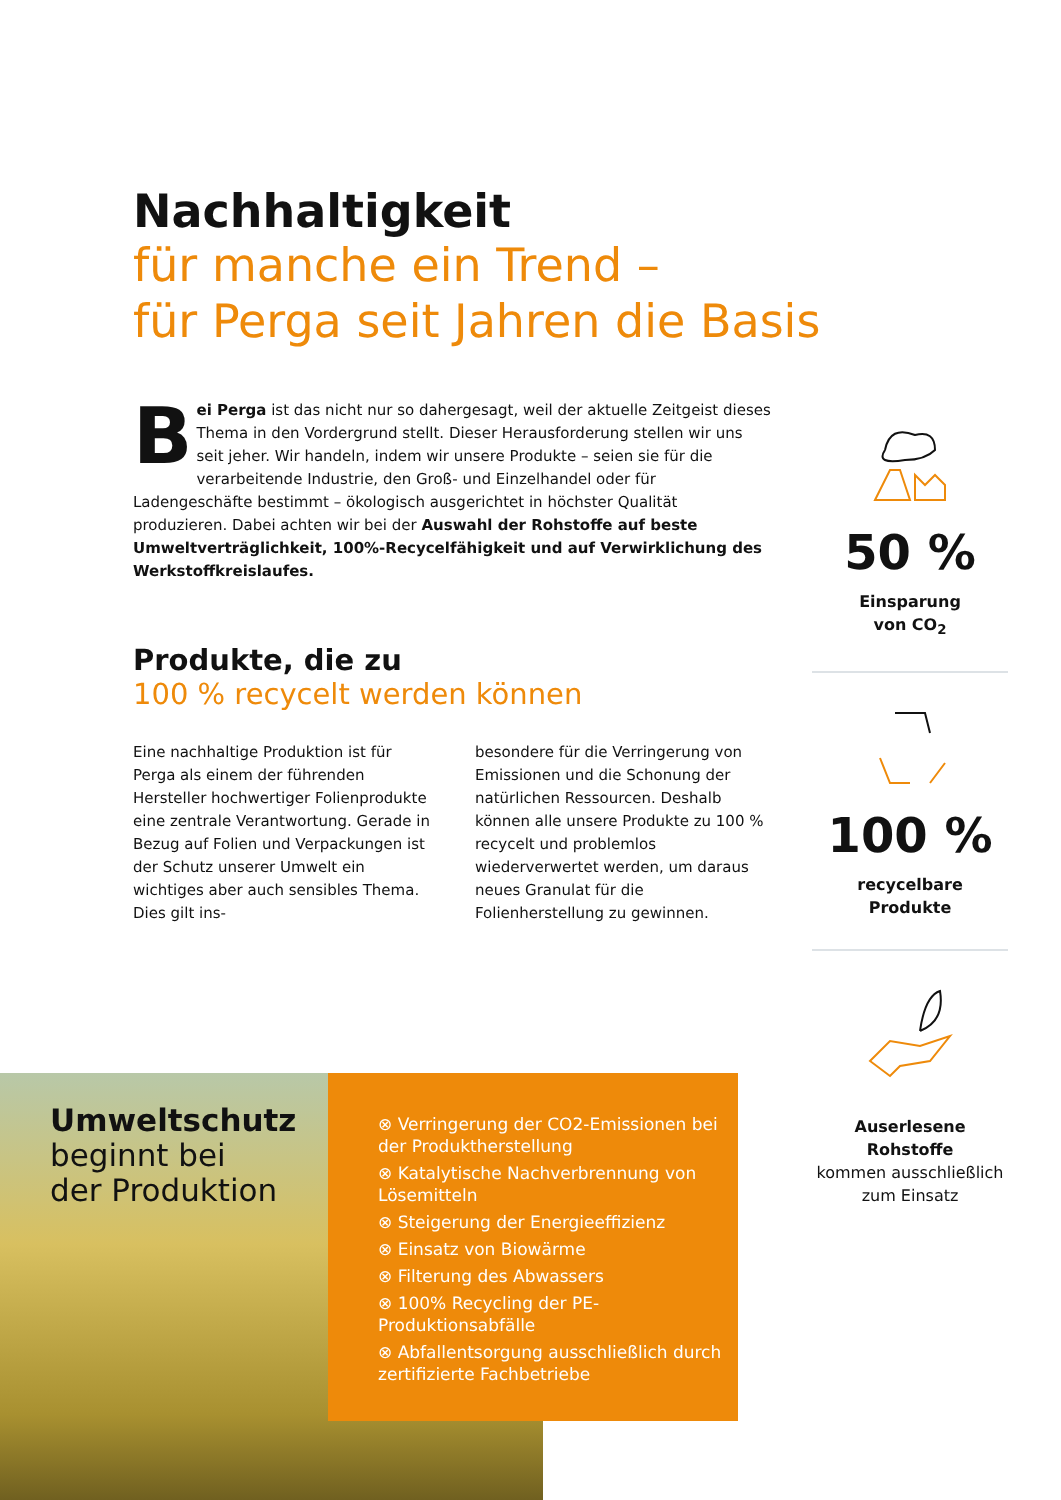Nachhaltigkeit
für manche ein Trend –
für Perga seit Jahren die Basis
Bei Perga ist das nicht nur so dahergesagt, weil der aktuelle Zeitgeist dieses Thema in den Vordergrund stellt. Dieser Herausforderung stellen wir uns seit jeher. Wir handeln, indem wir unsere Produkte – seien sie für die verarbeitende Industrie, den Groß- und Einzelhandel oder für Ladengeschäfte bestimmt – ökologisch ausgerichtet in höchster Qualität produzieren. Dabei achten wir bei der Auswahl der Rohstoffe auf beste Umweltverträglichkeit, 100%-Recycelfähigkeit und auf Verwirklichung des Werkstoffkreislaufes.
Produkte, die zu
100 % recycelt werden können
Eine nachhaltige Produktion ist für Perga als einem der führenden Hersteller hochwertiger Folienprodukte eine zentrale Verantwortung. Gerade in Bezug auf Folien und Verpackungen ist der Schutz unserer Umwelt ein wichtiges aber auch sensibles Thema. Dies gilt ins-
besondere für die Verringerung von Emissionen und die Schonung der natürlichen Ressourcen. Deshalb können alle unsere Produkte zu 100 % recycelt und problemlos wiederverwertet werden, um daraus neues Granulat für die Folienherstellung zu gewinnen.
50 %
Einsparung
von CO<sub>2</sub>
100 %
recycelbare
Produkte
Auserlesene
Rohstoffe
kommen ausschließlich zum Einsatz
Umweltschutz
beginnt bei
der Produktion
⊗ Verringerung der CO2-Emissionen bei der Produktherstellung
⊗ Katalytische Nachverbrennung von Lösemitteln
⊗ Steigerung der Energieeffizienz
⊗ Einsatz von Biowärme
⊗ Filterung des Abwassers
⊗ 100% Recycling der PE-Produktionsabfälle
⊗ Abfallentsorgung ausschließlich durch zertifizierte Fachbetriebe